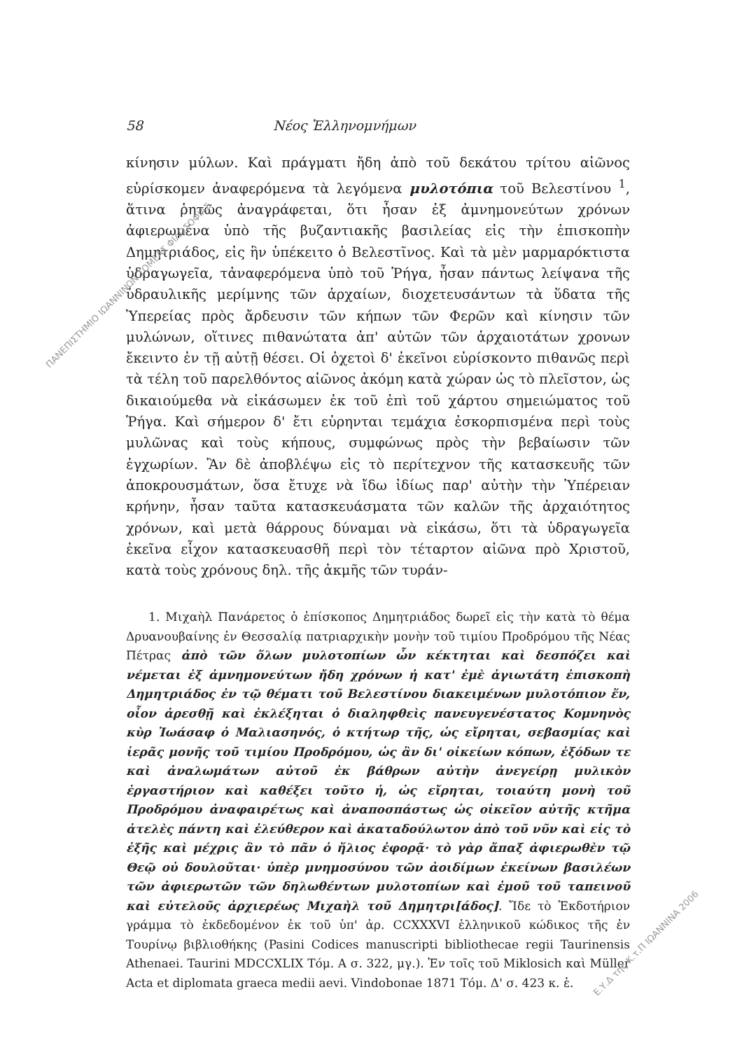58 Νέος Ἑλληνομνήμων
κίνησιν μύλων. Καὶ πράγματι ἤδη ἀπὸ τοῦ δεκάτου τρίτου αἰῶνος εὑρίσκομεν ἀναφερόμενα τὰ λεγόμενα μυλοτόπια τοῦ Βελεστίνου <sup>1</sup>, ἅτινα ῥητῶς ἀναγράφεται, ὅτι ἦσαν ἐξ ἀμνημονεύτων χρόνων ἀφιερωμένα ὑπὸ τῆς βυζαντιακῆς βασιλείας εἰς τὴν ἐπισκοπὴν Δημητριάδος, εἰς ἣν ὑπέκειτο ὁ Βελεστῖνος. Καὶ τὰ μὲν μαρμαρόκτιστα ὑδραγωγεῖα, τἀναφερόμενα ὑπὸ τοῦ Ῥήγα, ἦσαν πάντως λείψανα τῆς ὑδραυλικῆς μερίμνης τῶν ἀρχαίων, διοχετευσάντων τὰ ὕδατα τῆς Ὑπερείας πρὸς ἄρδευσιν τῶν κήπων τῶν Φερῶν καὶ κίνησιν τῶν μυλώνων, οἵτινες πιθανώτατα ἀπ' αὐτῶν τῶν ἀρχαιοτάτων χρονων ἔκειντο ἐν τῇ αὐτῇ θέσει. Οἱ ὀχετοὶ δ' ἐκεῖνοι εὑρίσκοντο πιθανῶς περὶ τὰ τέλη τοῦ παρελθόντος αἰῶνος ἀκόμη κατὰ χώραν ὡς τὸ πλεῖστον, ὡς δικαιούμεθα νὰ εἰκάσωμεν ἐκ τοῦ ἐπὶ τοῦ χάρτου σημειώματος τοῦ Ῥήγα. Καὶ σήμερον δ' ἔτι εὑρηνται τεμάχια ἐσκορπισμένα περὶ τοὺς μυλῶνας καὶ τοὺς κήπους, συμφώνως πρὸς τὴν βεβαίωσιν τῶν ἐγχωρίων. Ἂν δὲ ἀποβλέψω εἰς τὸ περίτεχνον τῆς κατασκευῆς τῶν ἀποκρουσμάτων, ὅσα ἔτυχε νὰ ἴδω ἰδίως παρ' αὐτὴν τὴν Ὑπέρειαν κρήνην, ἦσαν ταῦτα κατασκευάσματα τῶν καλῶν τῆς ἀρχαιότητος χρόνων, καὶ μετὰ θάρρους δύναμαι νὰ εἰκάσω, ὅτι τὰ ὑδραγωγεῖα ἐκεῖνα εἶχον κατασκευασθῆ περὶ τὸν τέταρτον αἰῶνα πρὸ Χριστοῦ, κατὰ τοὺς χρόνους δηλ. τῆς ἀκμῆς τῶν τυράν-
1. Μιχαὴλ Πανάρετος ὁ ἐπίσκοπος Δημητριάδος δωρεῖ εἰς τὴν κατὰ τὸ θέμα Δρυανουβαίνης ἐν Θεσσαλίᾳ πατριαρχικὴν μονὴν τοῦ τιμίου Προδρόμου τῆς Νέας Πέτρας ἀπὸ τῶν ὅλων μυλοτοπίων ὧν κέκτηται καὶ δεσπόζει καὶ νέμεται ἐξ ἀμνημονεύτων ἤδη χρόνων ἡ κατ' ἐμὲ ἁγιωτάτη ἐπισκοπὴ Δημητριάδος ἐν τῷ θέματι τοῦ Βελεστίνου διακειμένων μυλοτόπιον ἕν, οἷον ἀρεσθῇ καὶ ἐκλέξηται ὁ διαληφθεὶς πανευγενέστατος Κομνηνὸς κὺρ Ἰωάσαφ ὁ Μαλιασηνός, ὁ κτήτωρ τῆς, ὡς εἴρηται, σεβασμίας καὶ ἱερᾶς μονῆς τοῦ τιμίου Προδρόμου, ὡς ἂν δι' οἰκείων κόπων, ἐξόδων τε καὶ ἀναλωμάτων αὐτοῦ ἐκ βάθρων αὐτὴν ἀνεγείρῃ μυλικὸν ἐργαστήριον καὶ καθέξει τοῦτο ἡ, ὡς εἴρηται, τοιαύτη μονὴ τοῦ Προδρόμου ἀναφαιρέτως καὶ ἀναποσπάστως ὡς οἰκεῖον αὐτῆς κτῆμα ἀτελὲς πάντη καὶ ἐλεύθερον καὶ ἀκαταδούλωτον ἀπὸ τοῦ νῦν καὶ εἰς τὸ ἑξῆς καὶ μέχρις ἂν τὸ πᾶν ὁ ἥλιος ἐφορᾷ· τὸ γὰρ ἅπαξ ἀφιερωθὲν τῷ Θεῷ οὐ δουλοῦται· ὑπὲρ μνημοσύνου τῶν ἀοιδίμων ἐκείνων βασιλέων τῶν ἀφιερωτῶν τῶν δηλωθέντων μυλοτοπίων καὶ ἐμοῦ τοῦ ταπεινοῦ καὶ εὐτελοῦς ἀρχιερέως Μιχαὴλ τοῦ Δημητρι[άδος]. Ἴδε τὸ Ἐκδοτήριον γράμμα τὸ ἐκδεδομένον ἐκ τοῦ ὑπ' ἀρ. CCXXXVI ἑλληνικοῦ κώδικος τῆς ἐν Τουρίνῳ βιβλιοθήκης (Pasini Codices manuscripti bibliothecae regii Taurinensis Athenaei. Taurini MDCCXLIX Τόμ. Α σ. 322, μγ.). Ἐν τοῖς τοῦ Miklosich καὶ Müller Acta et diplomata graeca medii aevi. Vindobonae 1871 Τόμ. Δ' σ. 423 κ. ἑ.
ΠΑΝΕΠΙΣΤΗΜΙΟ ΙΩΑΝΝΙΝΩΝ ΤΟΜΕΑΣ ΦΙΛΟΣΟΦΙΑΣ
Ε.Υ.Δ της Κ.τ.Π ΙΩΑΝΝΙΝΑ 2006